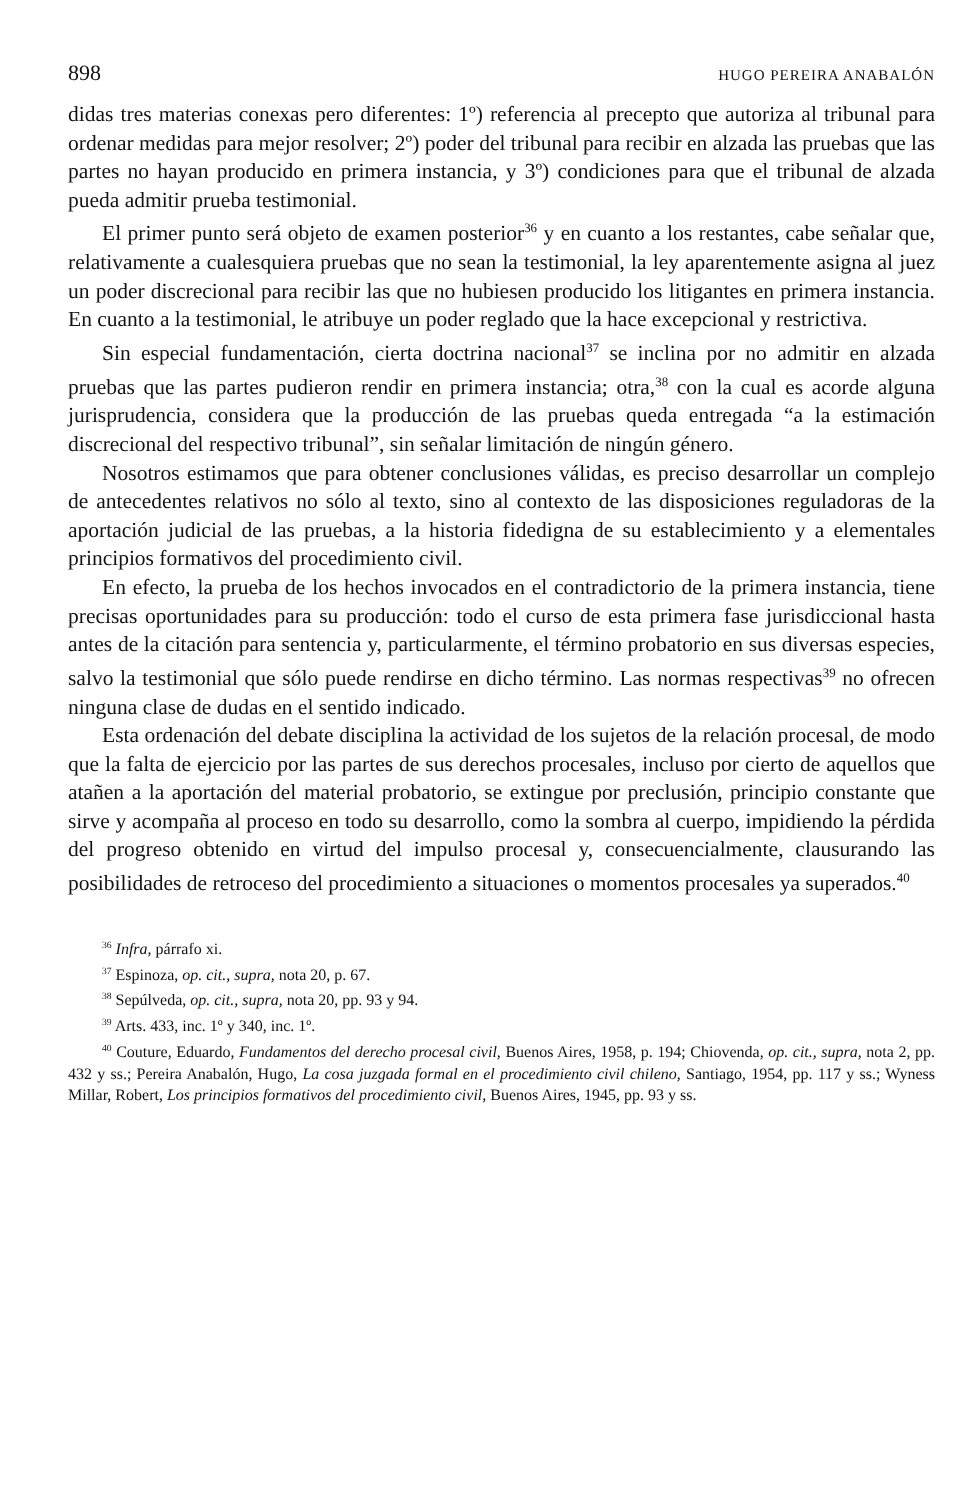898 HUGO PEREIRA ANABALÓN
didas tres materias conexas pero diferentes: 1º) referencia al precepto que autoriza al tribunal para ordenar medidas para mejor resolver; 2º) poder del tribunal para recibir en alzada las pruebas que las partes no hayan producido en primera instancia, y 3º) condiciones para que el tribunal de alzada pueda admitir prueba testimonial.
El primer punto será objeto de examen posterior<sup>36</sup> y en cuanto a los restantes, cabe señalar que, relativamente a cualesquiera pruebas que no sean la testimonial, la ley aparentemente asigna al juez un poder discrecional para recibir las que no hubiesen producido los litigantes en primera instancia. En cuanto a la testimonial, le atribuye un poder reglado que la hace excepcional y restrictiva.
Sin especial fundamentación, cierta doctrina nacional<sup>37</sup> se inclina por no admitir en alzada pruebas que las partes pudieron rendir en primera instancia; otra,<sup>38</sup> con la cual es acorde alguna jurisprudencia, considera que la producción de las pruebas queda entregada “a la estimación discrecional del respectivo tribunal”, sin señalar limitación de ningún género.
Nosotros estimamos que para obtener conclusiones válidas, es preciso desarrollar un complejo de antecedentes relativos no sólo al texto, sino al contexto de las disposiciones reguladoras de la aportación judicial de las pruebas, a la historia fidedigna de su establecimiento y a elementales principios formativos del procedimiento civil.
En efecto, la prueba de los hechos invocados en el contradictorio de la primera instancia, tiene precisas oportunidades para su producción: todo el curso de esta primera fase jurisdiccional hasta antes de la citación para sentencia y, particularmente, el término probatorio en sus diversas especies, salvo la testimonial que sólo puede rendirse en dicho término. Las normas respectivas<sup>39</sup> no ofrecen ninguna clase de dudas en el sentido indicado.
Esta ordenación del debate disciplina la actividad de los sujetos de la relación procesal, de modo que la falta de ejercicio por las partes de sus derechos procesales, incluso por cierto de aquellos que atañen a la aportación del material probatorio, se extingue por preclusión, principio constante que sirve y acompaña al proceso en todo su desarrollo, como la sombra al cuerpo, impidiendo la pérdida del progreso obtenido en virtud del impulso procesal y, consecuencialmente, clausurando las posibilidades de retroceso del procedimiento a situaciones o momentos procesales ya superados.<sup>40</sup>
<sup>36</sup> Infra, párrafo xi.
<sup>37</sup> Espinoza, op. cit., supra, nota 20, p. 67.
<sup>38</sup> Sepúlveda, op. cit., supra, nota 20, pp. 93 y 94.
<sup>39</sup> Arts. 433, inc. 1º y 340, inc. 1º.
<sup>40</sup> Couture, Eduardo, Fundamentos del derecho procesal civil, Buenos Aires, 1958, p. 194; Chiovenda, op. cit., supra, nota 2, pp. 432 y ss.; Pereira Anabalón, Hugo, La cosa juzgada formal en el procedimiento civil chileno, Santiago, 1954, pp. 117 y ss.; Wyness Millar, Robert, Los principios formativos del procedimiento civil, Buenos Aires, 1945, pp. 93 y ss.